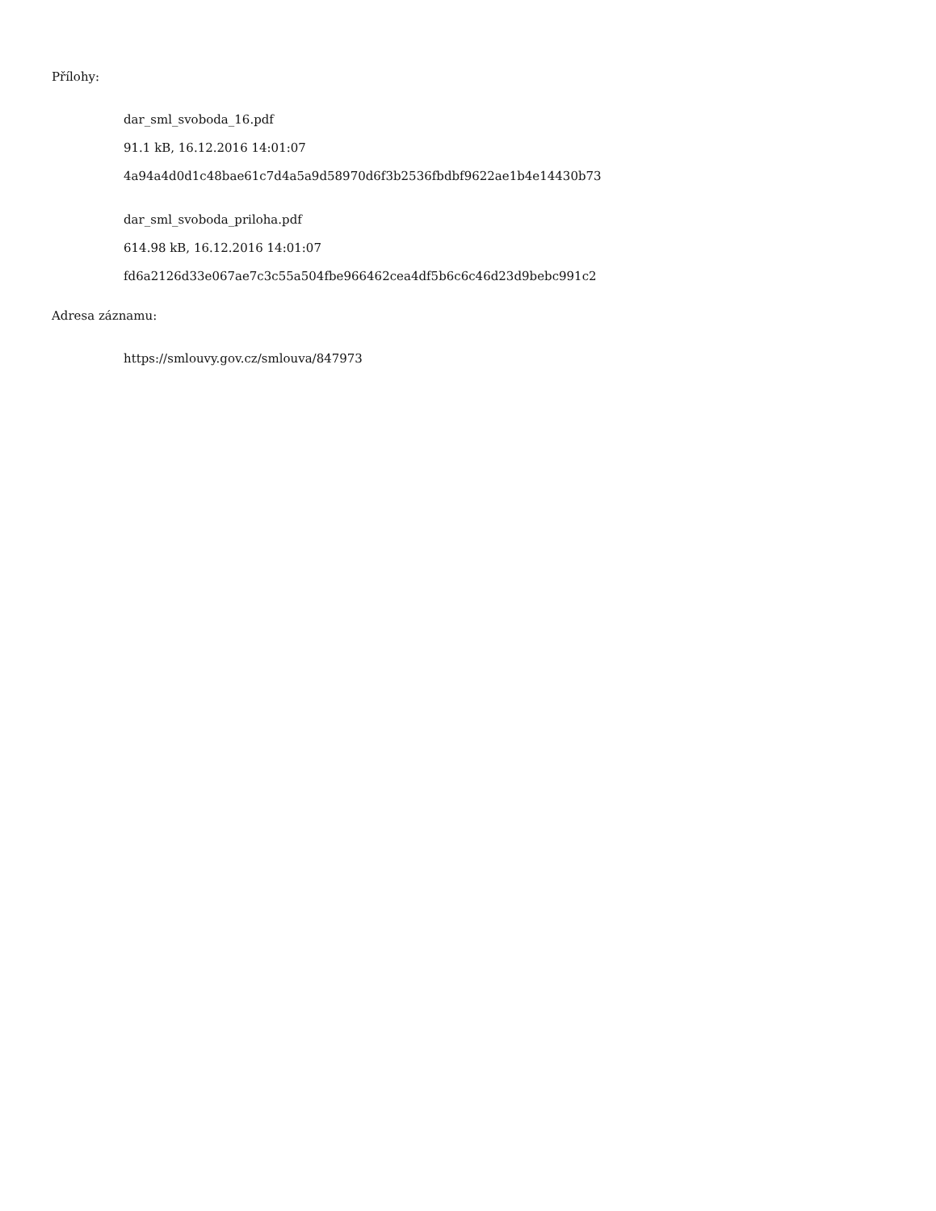Přílohy:
dar_sml_svoboda_16.pdf
91.1 kB, 16.12.2016 14:01:07
4a94a4d0d1c48bae61c7d4a5a9d58970d6f3b2536fbdbf9622ae1b4e14430b73
dar_sml_svoboda_priloha.pdf
614.98 kB, 16.12.2016 14:01:07
fd6a2126d33e067ae7c3c55a504fbe966462cea4df5b6c6c46d23d9bebc991c2
Adresa záznamu:
https://smlouvy.gov.cz/smlouva/847973